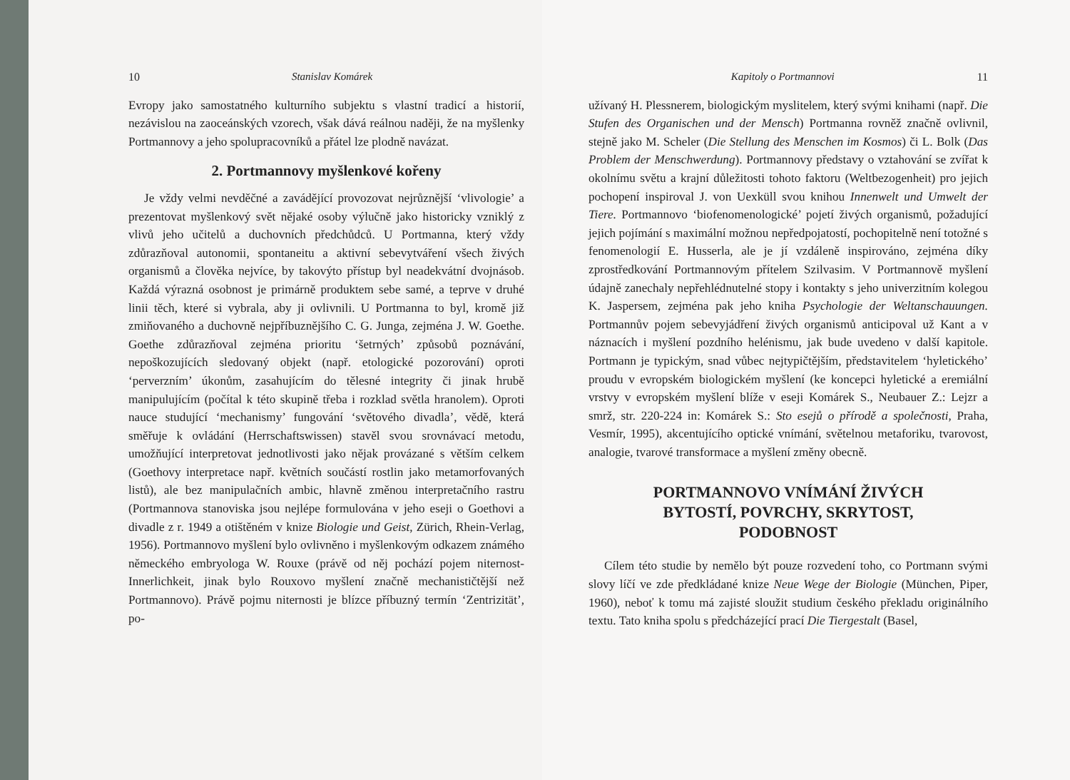10 Stanislav Komárek
Evropy jako samostatného kulturního subjektu s vlastní tradicí a historií, nezávislou na zaoceánských vzorech, však dává reálnou naději, že na myšlenky Portmannovy a jeho spolupracovníků a přátel lze plodně navázat.
2. Portmannovy myšlenkové kořeny
Je vždy velmi nevděčné a zavádějící provozovat nejrůznější ‘vlivologie’ a prezentovat myšlenkový svět nějaké osoby výlučně jako historicky vzniklý z vlivů jeho učitelů a duchovních předchůdců. U Portmanna, který vždy zdůrazňoval autonomii, spontaneitu a aktivní sebevytváření všech živých organismů a člověka nejvíce, by takovýto přístup byl neadekvátní dvojnásob. Každá výrazná osobnost je primárně produktem sebe samé, a teprve v druhé linii těch, které si vybrala, aby ji ovlivnili. U Portmanna to byl, kromě již zmiňovaného a duchovně nejpříbuznějšího C. G. Junga, zejména J. W. Goethe. Goethe zdůrazňoval zejména prioritu ‘šetrných’ způsobů poznávání, nepoškozujících sledovaný objekt (např. etologické pozorování) oproti ‘perverzním’ úkonům, zasahujícím do tělesné integrity či jinak hrubě manipulujícím (počítal k této skupině třeba i rozklad světla hranolem). Oproti nauce studující ‘mechanismy’ fungování ‘světového divadla’, vědě, která směřuje k ovládání (Herrschaftswissen) stavěl svou srovnávací metodu, umožňující interpretovat jednotlivosti jako nějak provázané s větším celkem (Goethovy interpretace např. květních součástí rostlin jako metamorfovaných listů), ale bez manipulačních ambic, hlavně změnou interpretačního rastru (Portmannova stanoviska jsou nejlépe formulována v jeho eseji o Goethovi a divadle z r. 1949 a otištěném v knize Biologie und Geist, Zürich, Rhein-Verlag, 1956). Portmannovo myšlení bylo ovlivněno i myšlenkovým odkazem známého německého embryologa W. Rouxe (právě od něj pochází pojem niternost-Innerlichkeit, jinak bylo Rouxovo myšlení značně mechanističtější než Portmannovo). Právě pojmu niternosti je blízce příbuzný termín ‘Zentrizität’, po-
Kapitoly o Portmannovi 11
užívaný H. Plessnerem, biologickým myslitelem, který svými knihami (např. Die Stufen des Organischen und der Mensch) Portmanna rovněž značně ovlivnil, stejně jako M. Scheler (Die Stellung des Menschen im Kosmos) či L. Bolk (Das Problem der Menschwerdung). Portmannovy představy o vztahování se zvířat k okolnímu světu a krajní důležitosti tohoto faktoru (Weltbezogenheit) pro jejich pochopení inspiroval J. von Uexküll svou knihou Innenwelt und Umwelt der Tiere. Portmannovo ‘biofenomenologické’ pojetí živých organismů, požadující jejich pojímání s maximální možnou nepředpojatostí, pochopitelně není totožné s fenomenologií E. Husserla, ale je jí vzdáleně inspirováno, zejména díky zprostředkování Portmannovým přítelem Szilvasim. V Portmannově myšlení údajně zanechaly nepřehlédnutelné stopy i kontakty s jeho univerzitním kolegou K. Jaspersem, zejména pak jeho kniha Psychologie der Weltanschauungen. Portmannův pojem sebevyjádření živých organismů anticipoval už Kant a v náznacích i myšlení pozdního helénismu, jak bude uvedeno v další kapitole. Portmann je typickým, snad vůbec nejtypičtějším, představitelem ‘hyletického’ proudu v evropském biologickém myšlení (ke koncepci hyletické a eremiální vrstvy v evropském myšlení blíže v eseji Komárek S., Neubauer Z.: Lejzr a smrž, str. 220-224 in: Komárek S.: Sto esejů o přírodě a společnosti, Praha, Vesmír, 1995), akcentujícího optické vnímání, světelnou metaforiku, tvarovost, analogie, tvarové transformace a myšlení změny obecně.
PORTMANNOVO VNÍMÁNÍ ŽIVÝCH
BYTOSTÍ, POVRCHY, SKRYTOST,
PODOBNOST
Cílem této studie by nemělo být pouze rozvedení toho, co Portmann svými slovy líčí ve zde předkládané knize Neue Wege der Biologie (München, Piper, 1960), neboť k tomu má zajisté sloužit studium českého překladu originálního textu. Tato kniha spolu s předcházející prací Die Tiergestalt (Basel,